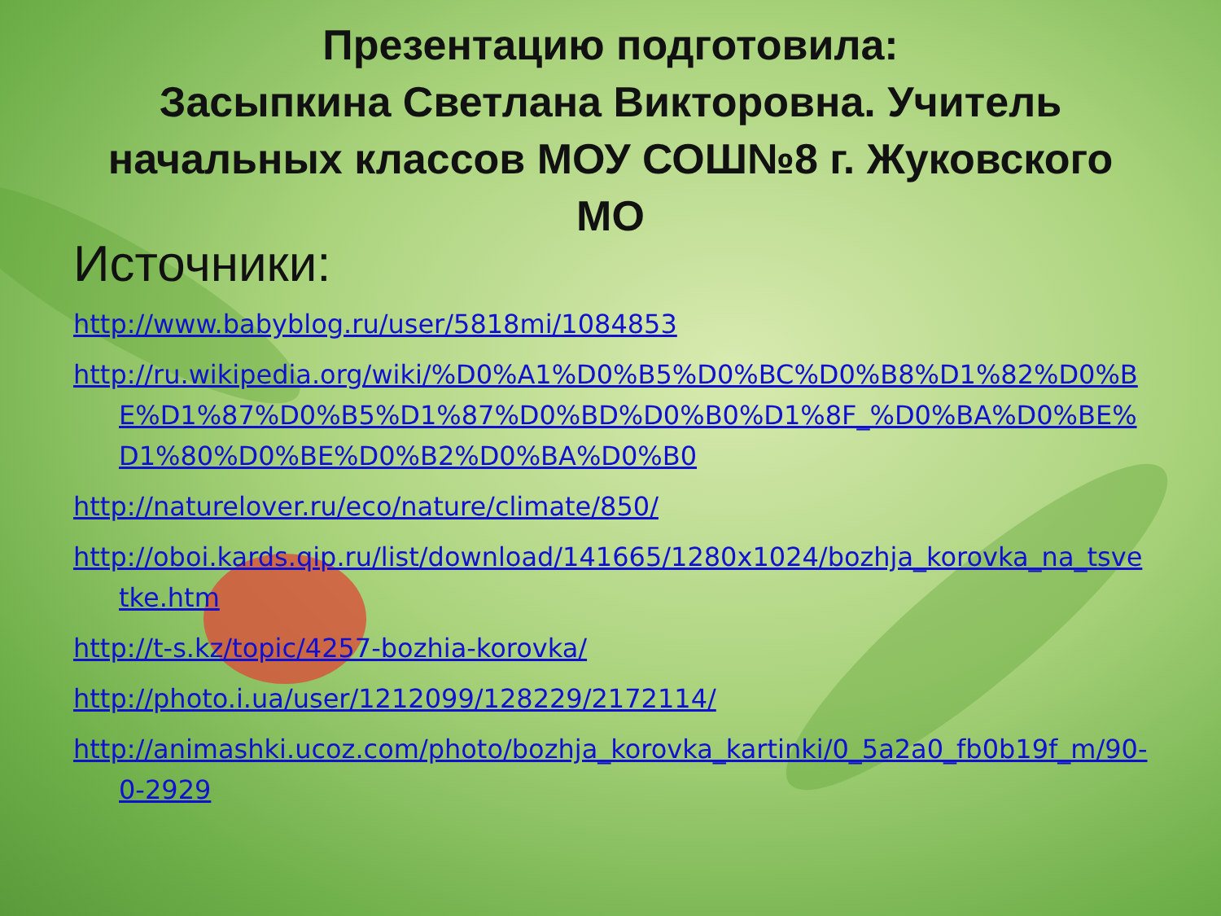Презентацию подготовила:
Засыпкина Светлана Викторовна. Учитель начальных классов МОУ СОШ№8 г. Жуковского МО
Источники:
http://www.babyblog.ru/user/5818mi/1084853
http://ru.wikipedia.org/wiki/%D0%A1%D0%B5%D0%BC%D0%B8%D1%82%D0%BE%D1%87%D0%B5%D1%87%D0%BD%D0%B0%D1%8F_%D0%BA%D0%BE%D1%80%D0%BE%D0%B2%D0%BA%D0%B0
http://naturelover.ru/eco/nature/climate/850/
http://oboi.kards.qip.ru/list/download/141665/1280x1024/bozhja_korovka_na_tsvetke.htm
http://t-s.kz/topic/4257-bozhia-korovka/
http://photo.i.ua/user/1212099/128229/2172114/
http://animashki.ucoz.com/photo/bozhja_korovka_kartinki/0_5a2a0_fb0b19f_m/90-0-2929